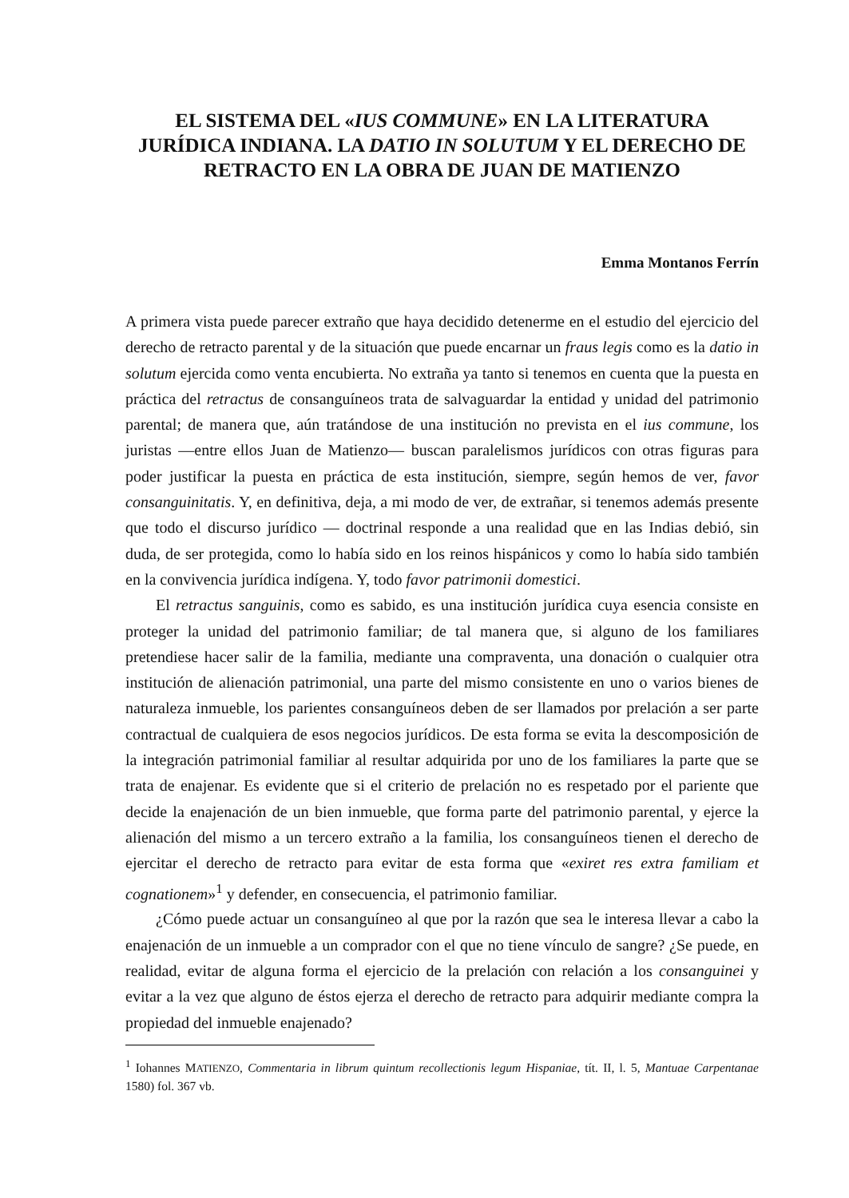EL SISTEMA DEL «IUS COMMUNE» EN LA LITERATURA JURÍDICA INDIANA. LA DATIO IN SOLUTUM Y EL DERECHO DE RETRACTO EN LA OBRA DE JUAN DE MATIENZO
Emma Montanos Ferrín
A primera vista puede parecer extraño que haya decidido detenerme en el estudio del ejercicio del derecho de retracto parental y de la situación que puede encarnar un fraus legis como es la datio in solutum ejercida como venta encubierta. No extraña ya tanto si tenemos en cuenta que la puesta en práctica del retractus de consanguíneos trata de salvaguardar la entidad y unidad del patrimonio parental; de manera que, aún tratándose de una institución no prevista en el ius commune, los juristas —entre ellos Juan de Matienzo— buscan paralelismos jurídicos con otras figuras para poder justificar la puesta en práctica de esta institución, siempre, según hemos de ver, favor consanguinitatis. Y, en definitiva, deja, a mi modo de ver, de extrañar, si tenemos además presente que todo el discurso jurídico — doctrinal responde a una realidad que en las Indias debió, sin duda, de ser protegida, como lo había sido en los reinos hispánicos y como lo había sido también en la convivencia jurídica indígena. Y, todo favor patrimonii domestici.
El retractus sanguinis, como es sabido, es una institución jurídica cuya esencia consiste en proteger la unidad del patrimonio familiar; de tal manera que, si alguno de los familiares pretendiese hacer salir de la familia, mediante una compraventa, una donación o cualquier otra institución de alienación patrimonial, una parte del mismo consistente en uno o varios bienes de naturaleza inmueble, los parientes consanguíneos deben de ser llamados por prelación a ser parte contractual de cualquiera de esos negocios jurídicos. De esta forma se evita la descomposición de la integración patrimonial familiar al resultar adquirida por uno de los familiares la parte que se trata de enajenar. Es evidente que si el criterio de prelación no es respetado por el pariente que decide la enajenación de un bien inmueble, que forma parte del patrimonio parental, y ejerce la alienación del mismo a un tercero extraño a la familia, los consanguíneos tienen el derecho de ejercitar el derecho de retracto para evitar de esta forma que «exiret res extra familiam et cognationem»<sup>1</sup> y defender, en consecuencia, el patrimonio familiar.
¿Cómo puede actuar un consanguíneo al que por la razón que sea le interesa llevar a cabo la enajenación de un inmueble a un comprador con el que no tiene vínculo de sangre? ¿Se puede, en realidad, evitar de alguna forma el ejercicio de la prelación con relación a los consanguinei y evitar a la vez que alguno de éstos ejerza el derecho de retracto para adquirir mediante compra la propiedad del inmueble enajenado?
<sup>1</sup> Iohannes MATIENZO, Commentaria in librum quintum recollectionis legum Hispaniae, tít. II, l. 5, Mantuae Carpentanae 1580) fol. 367 vb.